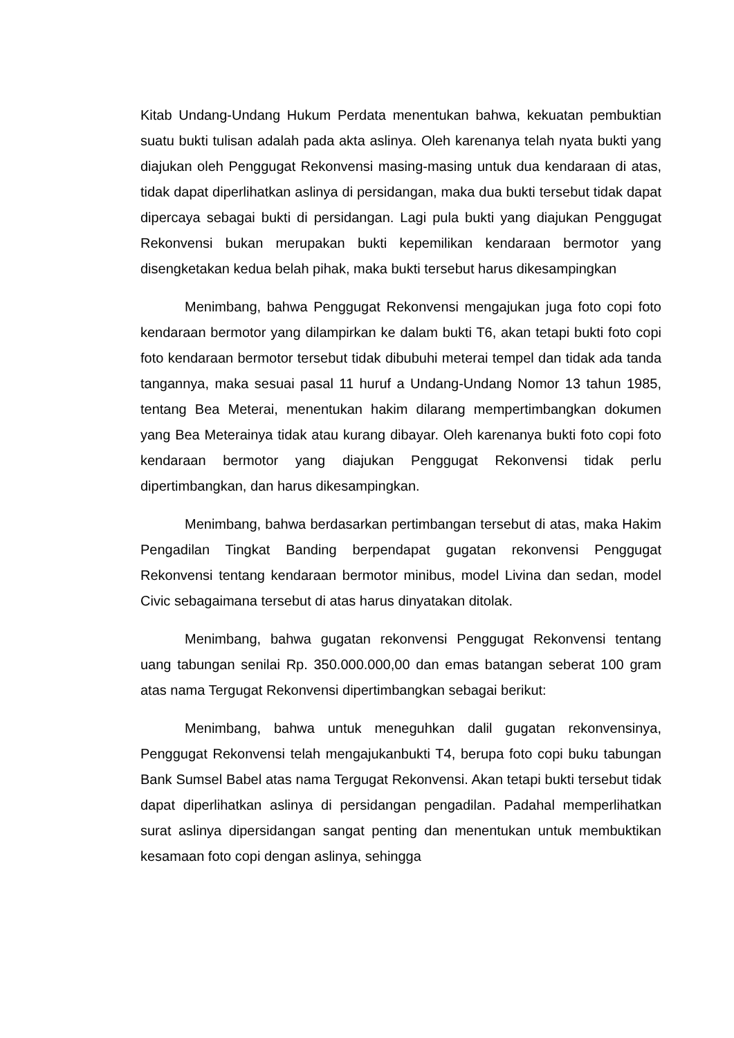Kitab Undang-Undang Hukum Perdata menentukan bahwa, kekuatan pembuktian suatu bukti tulisan adalah pada akta aslinya. Oleh karenanya telah nyata bukti yang diajukan oleh Penggugat Rekonvensi masing-masing untuk dua kendaraan di atas, tidak dapat diperlihatkan aslinya di persidangan, maka dua bukti tersebut tidak dapat dipercaya sebagai bukti di persidangan. Lagi pula bukti yang diajukan Penggugat Rekonvensi bukan merupakan bukti kepemilikan kendaraan bermotor yang disengketakan kedua belah pihak, maka bukti tersebut harus dikesampingkan
Menimbang, bahwa Penggugat Rekonvensi mengajukan juga foto copi foto kendaraan bermotor yang dilampirkan ke dalam bukti T6, akan tetapi bukti foto copi foto kendaraan bermotor tersebut tidak dibubuhi meterai tempel dan tidak ada tanda tangannya, maka sesuai pasal 11 huruf a Undang-Undang Nomor 13 tahun 1985, tentang Bea Meterai, menentukan hakim dilarang mempertimbangkan dokumen yang Bea Meterainya tidak atau kurang dibayar. Oleh karenanya bukti foto copi foto kendaraan bermotor yang diajukan Penggugat Rekonvensi tidak perlu dipertimbangkan, dan harus dikesampingkan.
Menimbang, bahwa berdasarkan pertimbangan tersebut di atas, maka Hakim Pengadilan Tingkat Banding berpendapat gugatan rekonvensi Penggugat Rekonvensi tentang kendaraan bermotor minibus, model Livina dan sedan, model Civic sebagaimana tersebut di atas harus dinyatakan ditolak.
Menimbang, bahwa gugatan rekonvensi Penggugat Rekonvensi tentang uang tabungan senilai Rp. 350.000.000,00 dan emas batangan seberat 100 gram atas nama Tergugat Rekonvensi dipertimbangkan sebagai berikut:
Menimbang, bahwa untuk meneguhkan dalil gugatan rekonvensinya, Penggugat Rekonvensi telah mengajukanbukti T4, berupa foto copi buku tabungan Bank Sumsel Babel atas nama Tergugat Rekonvensi. Akan tetapi bukti tersebut tidak dapat diperlihatkan aslinya di persidangan pengadilan. Padahal memperlihatkan surat aslinya dipersidangan sangat penting dan menentukan untuk membuktikan kesamaan foto copi dengan aslinya, sehingga